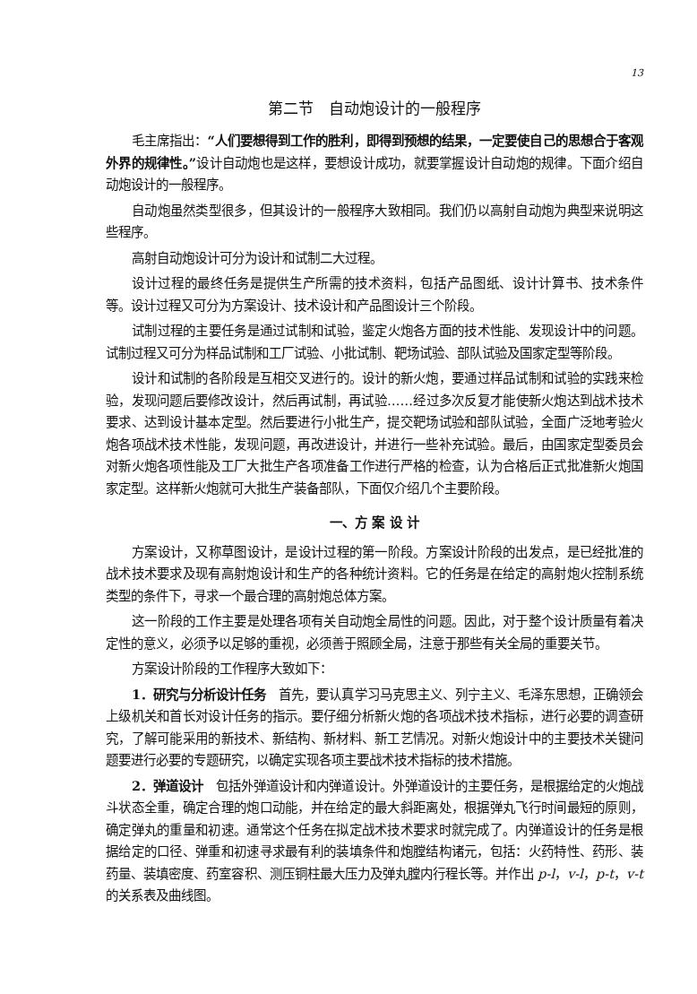13
第二节　自动炮设计的一般程序
毛主席指出：“人们要想得到工作的胜利，即得到预想的结果，一定要使自己的思想合于客观外界的规律性。”设计自动炮也是这样，要想设计成功，就要掌握设计自动炮的规律。下面介绍自动炮设计的一般程序。
自动炮虽然类型很多，但其设计的一般程序大致相同。我们仍以高射自动炮为典型来说明这些程序。
高射自动炮设计可分为设计和试制二大过程。
设计过程的最终任务是提供生产所需的技术资料，包括产品图纸、设计计算书、技术条件等。设计过程又可分为方案设计、技术设计和产品图设计三个阶段。
试制过程的主要任务是通过试制和试验，鉴定火炮各方面的技术性能、发现设计中的问题。试制过程又可分为样品试制和工厂试验、小批试制、靶场试验、部队试验及国家定型等阶段。
设计和试制的各阶段是互相交叉进行的。设计的新火炮，要通过样品试制和试验的实践来检验，发现问题后要修改设计，然后再试制，再试验……经过多次反复才能使新火炮达到战术技术要求、达到设计基本定型。然后要进行小批生产，提交靶场试验和部队试验，全面广泛地考验火炮各项战术技术性能，发现问题，再改进设计，并进行一些补充试验。最后，由国家定型委员会对新火炮各项性能及工厂大批生产各项准备工作进行严格的检查，认为合格后正式批准新火炮国家定型。这样新火炮就可大批生产装备部队，下面仅介绍几个主要阶段。
一、方 案 设 计
方案设计，又称草图设计，是设计过程的第一阶段。方案设计阶段的出发点，是已经批准的战术技术要求及现有高射炮设计和生产的各种统计资料。它的任务是在给定的高射炮火控制系统类型的条件下，寻求一个最合理的高射炮总体方案。
这一阶段的工作主要是处理各项有关自动炮全局性的问题。因此，对于整个设计质量有着决定性的意义，必须予以足够的重视，必须善于照顾全局，注意于那些有关全局的重要关节。
方案设计阶段的工作程序大致如下：
1．研究与分析设计任务　首先，要认真学习马克思主义、列宁主义、毛泽东思想，正确领会上级机关和首长对设计任务的指示。要仔细分析新火炮的各项战术技术指标，进行必要的调查研究，了解可能采用的新技术、新结构、新材料、新工艺情况。对新火炮设计中的主要技术关键问题要进行必要的专题研究，以确定实现各项主要战术技术指标的技术措施。
2．弹道设计　包括外弹道设计和内弹道设计。外弹道设计的主要任务，是根据给定的火炮战斗状态全重，确定合理的炮口动能，并在给定的最大斜距离处，根据弹丸飞行时间最短的原则，确定弹丸的重量和初速。通常这个任务在拟定战术技术要求时就完成了。内弹道设计的任务是根据给定的口径、弹重和初速寻求最有利的装填条件和炮膛结构诸元，包括：火药特性、药形、装药量、装填密度、药室容积、测压铜柱最大压力及弹丸膛内行程长等。并作出 p-l，v-l，p-t，v-t 的关系表及曲线图。